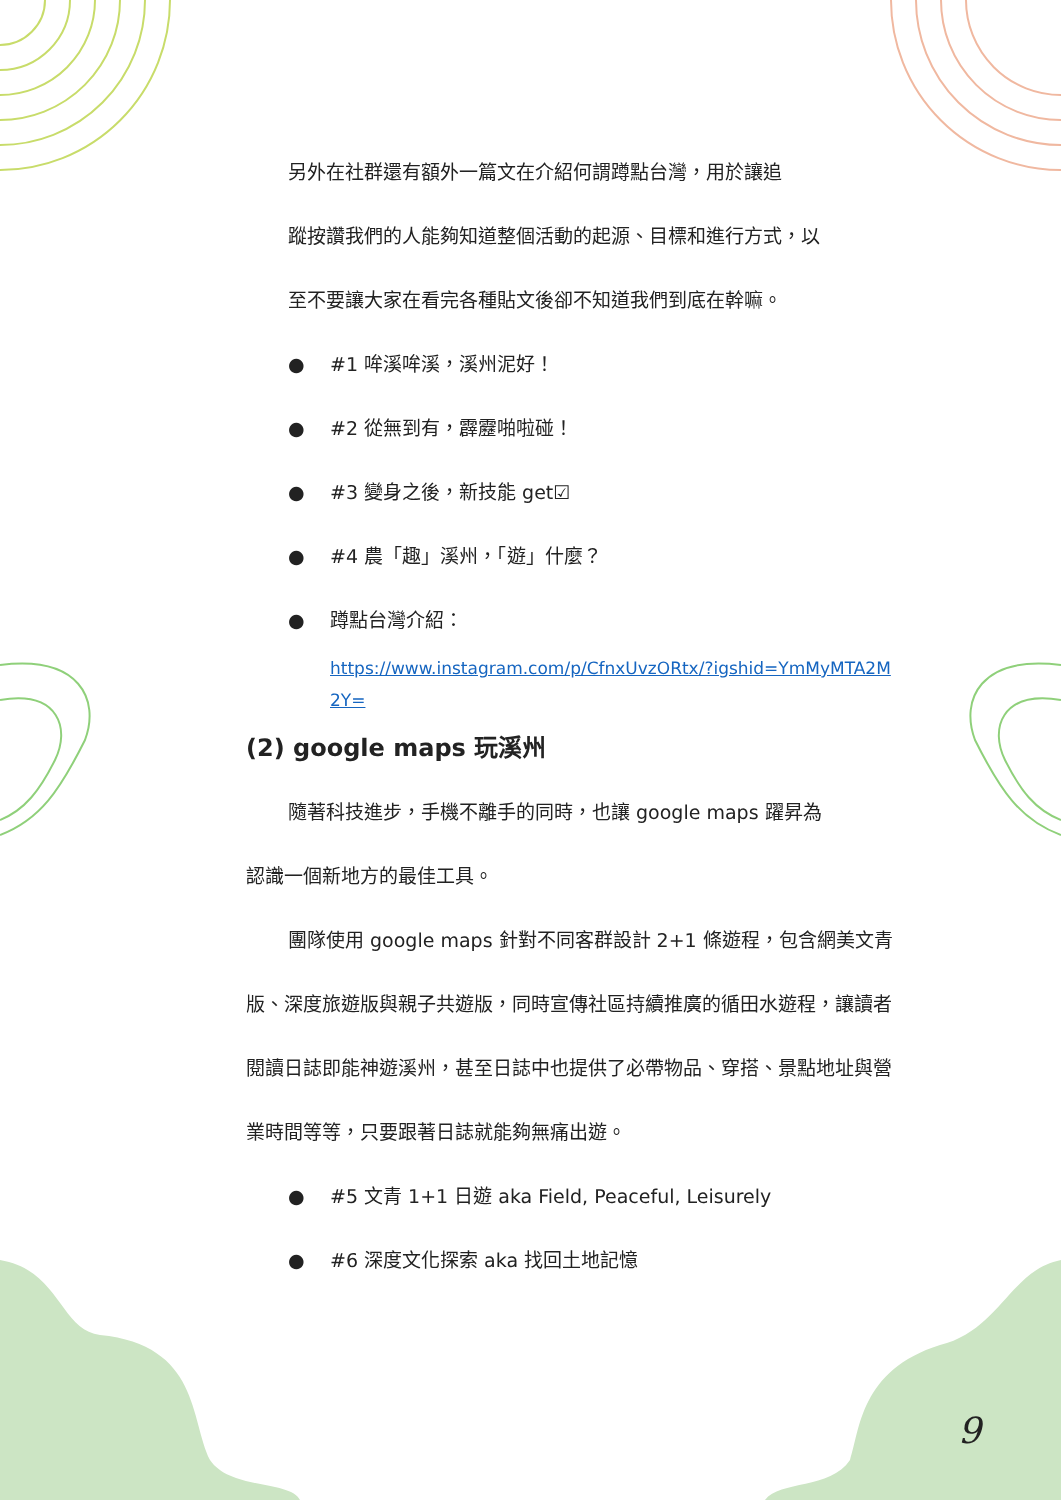另外在社群還有額外一篇文在介紹何謂蹲點台灣，用於讓追
蹤按讚我們的人能夠知道整個活動的起源、目標和進行方式，以
至不要讓大家在看完各種貼文後卻不知道我們到底在幹嘛。
● #1 哞溪哞溪，溪州泥好！
● #2 從無到有，霹靂啪啦碰！
● #3 變身之後，新技能 get☑
● #4 農「趣」溪州，「遊」什麼？
● 蹲點台灣介紹：
https://www.instagram.com/p/CfnxUvzORtx/?igshid=YmMyMTA2M 2Y=
(2) google maps 玩溪州
隨著科技進步，手機不離手的同時，也讓 google maps 躍昇為
認識一個新地方的最佳工具。
團隊使用 google maps 針對不同客群設計 2+1 條遊程，包含網美文青版、深度旅遊版與親子共遊版，同時宣傳社區持續推廣的循田水遊程，讓讀者閱讀日誌即能神遊溪州，甚至日誌中也提供了必帶物品、穿搭、景點地址與營業時間等等，只要跟著日誌就能夠無痛出遊。
● #5 文青 1+1 日遊 aka Field, Peaceful, Leisurely
● #6 深度文化探索 aka 找回土地記憶
9